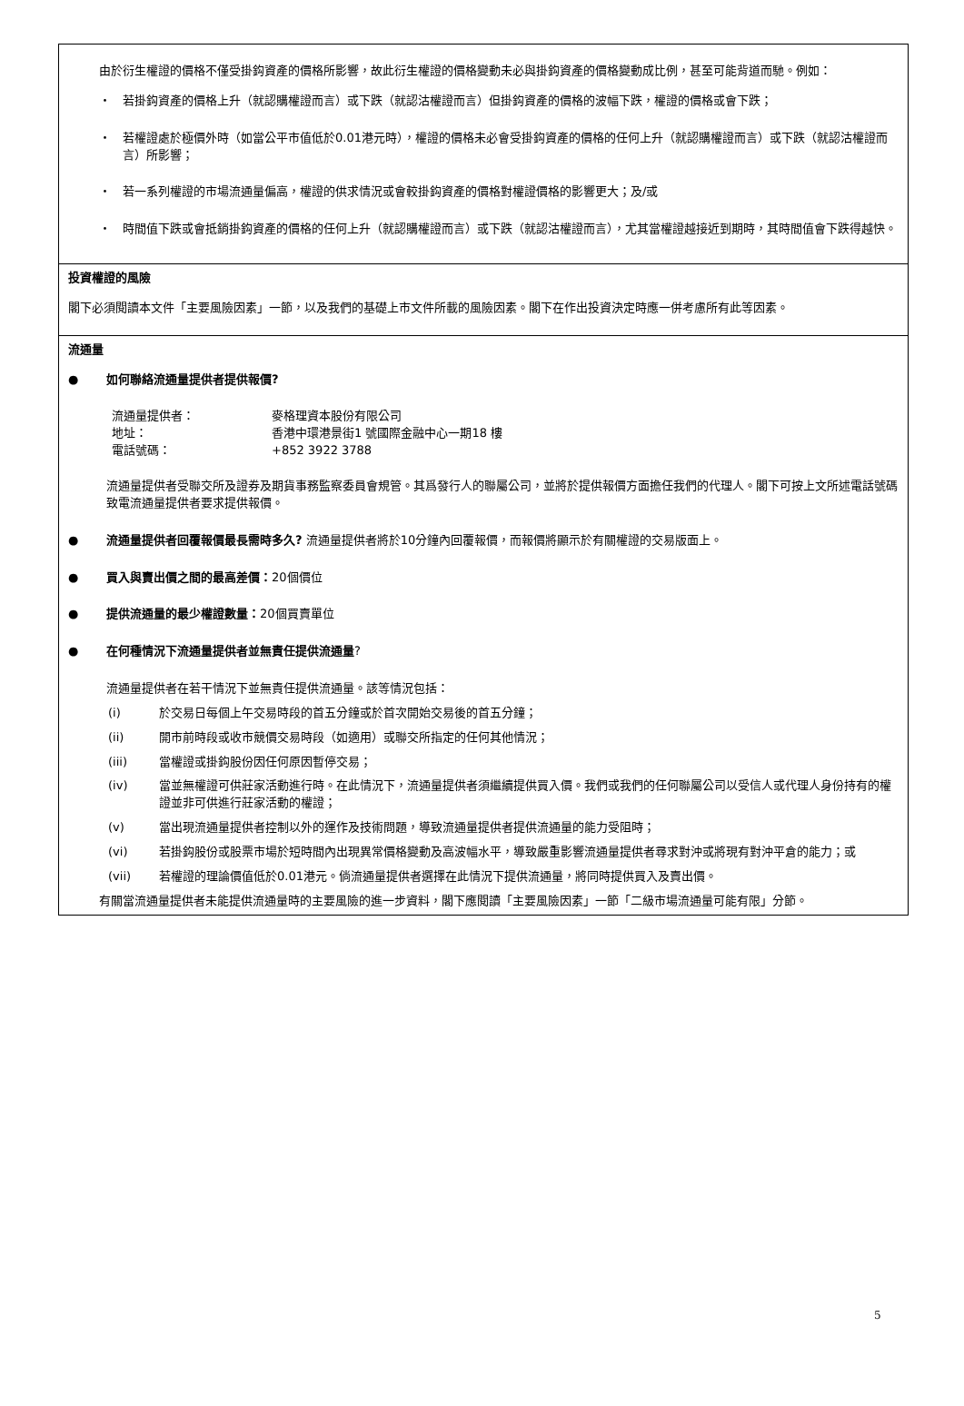| 由於衍生權證的價格不僅受掛鈎資產的價格所影響，故此衍生權證的價格變動未必與掛鈎資產的價格變動成比例，甚至可能背道而馳。例如： ・ 若掛鈎資產的價格上升（就認購權證而言）或下跌（就認沽權證而言）但掛鈎資產的價格的波幅下跌，權證的價格或會下跌； ・ 若權證處於極價外時（如當公平市值低於0.01港元時），權證的價格未必會受掛鈎資產的價格的任何上升（就認購權證而言）或下跌（就認沽權證而言）所影響； ・ 若一系列權證的市場流通量偏高，權證的供求情況或會較掛鈎資產的價格對權證價格的影響更大；及/或 ・ 時間值下跌或會抵銷掛鈎資產的價格的任何上升（就認購權證而言）或下跌（就認沽權證而言），尤其當權證越接近到期時，其時間值會下跌得越快。 |
| 投資權證的風險 閣下必須閱讀本文件「主要風險因素」一節，以及我們的基礎上市文件所載的風險因素。閣下在作出投資決定時應一併考慮所有此等因素。 |
| 流通量 ● 如何聯絡流通量提供者提供報價? / 流通量提供者： / 麥格理資本股份有限公司 / / 地址： / 香港中環港景街1 號國際金融中心一期18 樓 / / 電話號碼： / +852 3922 3788 / 流通量提供者受聯交所及證券及期貨事務監察委員會規管。其爲發行人的聯屬公司，並將於提供報價方面擔任我們的代理人。閣下可按上文所述電話號碼致電流通量提供者要求提供報價。 ● 流通量提供者回覆報價最長需時多久? 流通量提供者將於10分鐘內回覆報價，而報價將顯示於有關權證的交易版面上。 ● 買入與賣出價之間的最高差價： 20個價位 ● 提供流通量的最少權證數量： 20個買賣單位 ● 在何種情況下流通量提供者並無責任提供流通量 ? 流通量提供者在若干情況下並無責任提供流通量。該等情況包括： (i) 於交易日每個上午交易時段的首五分鐘或於首次開始交易後的首五分鐘； (ii) 開市前時段或收市競價交易時段（如適用）或聯交所指定的任何其他情況； (iii) 當權證或掛鈎股份因任何原因暫停交易； (iv) 當並無權證可供莊家活動進行時。在此情況下，流通量提供者須繼續提供買入價。我們或我們的任何聯屬公司以受信人或代理人身份持有的權證並非可供進行莊家活動的權證； (v) 當出現流通量提供者控制以外的運作及技術問題，導致流通量提供者提供流通量的能力受阻時； (vi) 若掛鈎股份或股票市場於短時間內出現異常價格變動及高波幅水平，導致嚴重影響流通量提供者尋求對沖或將現有對沖平倉的能力；或 (vii) 若權證的理論價值低於0.01港元。倘流通量提供者選擇在此情況下提供流通量，將同時提供買入及賣出價。 有關當流通量提供者未能提供流通量時的主要風險的進一步資料，閣下應閱讀「主要風險因素」一節「二級市場流通量可能有限」分節。 |
5